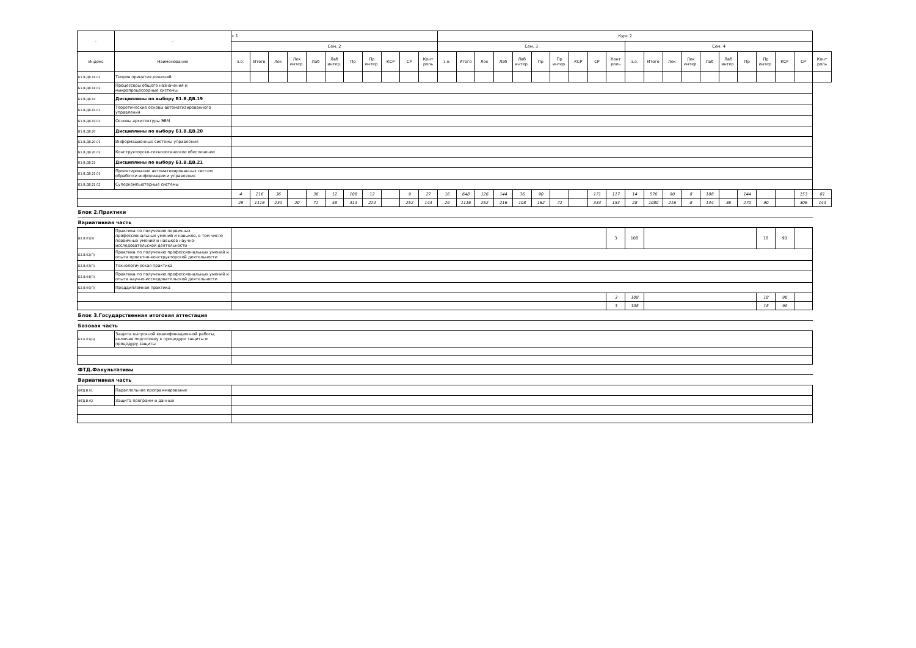| - | - | с 1 | | | | | | | | | | | Курс 2 | | | | | | | | | | | | | | | | | | | | |
| --- | --- | --- | --- | --- | --- | --- | --- | --- | --- | --- | --- | --- | --- | --- | --- | --- | --- | --- | --- | --- | --- | --- | --- | --- | --- | --- | --- | --- | --- | --- | --- | --- | --- |
| | | Сем. 2 | | | | | | | | | | | Сем. 3 | | | | | | | | | | Сем. 4 | | | | | | | | | | |
| Индекс | Наименование | з.е. | Итого | Лек | Лек интер. | Лаб | Лаб интер. | Пр | Пр интер. | КСР | СР | Конт роль | з.е. | Итого | Лек | Лаб | Лаб интер. | Пр | Пр интер. | КСР | СР | Конт роль | з.е. | Итого | Лек | Лек интер. | Лаб | Лаб интер. | Пр | Пр интер. | КСР | СР | Конт роль |
| Б1.В.ДВ.18.01 | Теория принятия решений | | | | | | | | | | | | | | | | | | | | | | | | | | | | | | | | |
| Б1.В.ДВ.18.02 | Процессоры общего назначения и микропроцессорные системы | | | | | | | | | | | | | | | | | | | | | | | | | | | | | | | | |
| Б1.В.ДВ.19 | Дисциплины по выбору Б1.В.ДВ.19 | | | | | | | | | | | | | | | | | | | | | | | | | | | | | | | | |
| Б1.В.ДВ.19.01 | Теоретические основы автоматизированного управления | | | | | | | | | | | | | | | | | | | | | | | | | | | | | | | | |
| Б1.В.ДВ.19.02 | Основы архитектуры ЭВМ | | | | | | | | | | | | | | | | | | | | | | | | | | | | | | | | |
| Б1.В.ДВ.20 | Дисциплины по выбору Б1.В.ДВ.20 | | | | | | | | | | | | | | | | | | | | | | | | | | | | | | | | |
| Б1.В.ДВ.20.01 | Информационные системы управления | | | | | | | | | | | | | | | | | | | | | | | | | | | | | | | | |
| Б1.В.ДВ.20.02 | Конструкторско-технологическое обеспечение | | | | | | | | | | | | | | | | | | | | | | | | | | | | | | | | |
| Б1.В.ДВ.21 | Дисциплины по выбору Б1.В.ДВ.21 | | | | | | | | | | | | | | | | | | | | | | | | | | | | | | | | |
| Б1.В.ДВ.21.01 | Проектирование автоматизированных систем обработки информации и управления | | | | | | | | | | | | | | | | | | | | | | | | | | | | | | | | |
| Б1.В.ДВ.21.02 | Суперкомпьютерные системы | | | | | | | | | | | | | | | | | | | | | | | | | | | | | | | | |
| | | 4 | 216 | 36 | | 36 | 12 | 108 | 12 | | 9 | 27 | 16 | 648 | 126 | 144 | 36 | 90 | | | 171 | 117 | 14 | 576 | 90 | 8 | 108 | | 144 | | | 153 | 81 |
| | | 29 | 1116 | 234 | 20 | 72 | 48 | 414 | 224 | | 252 | 144 | 29 | 1116 | 252 | 216 | 108 | 162 | 72 | | 333 | 153 | 28 | 1080 | 216 | 8 | 144 | 36 | 270 | 90 | | 306 | 144 |
| Блок 2.Практики | | | | | | | | | | | | | | | | | | | | | | | | | | | | | | | | | |
| Вариативная часть | | | | | | | | | | | | | | | | | | | | | | | | | | | | | | | | | |
| Б2.В.01(У) | Практика по получению первичных профессиональных умений и навыков, в том числе первичных умений и навыков научно-исследовательской деятельности | | | | | | | | | | | | | | | | | | | | | 3 | 108 | | | | | | | 18 | 90 | | |
| Б2.В.02(П) | Практика по получению профессиональных умений и опыта проектно-конструкторской деятельности | | | | | | | | | | | | | | | | | | | | | | | | | | | | | | | | |
| Б2.В.03(П) | Технологическая практика | | | | | | | | | | | | | | | | | | | | | | | | | | | | | | | | |
| Б2.В.04(П) | Практика по получению профессиональных умений и опыта научно-исследовательской деятельности | | | | | | | | | | | | | | | | | | | | | | | | | | | | | | | | |
| Б2.В.05(П) | Преддипломная практика | | | | | | | | | | | | | | | | | | | | | | | | | | | | | | | | |
| | | | | | | | | | | | | | | | | | | | | | | 3 | 108 | | | | | | | 18 | 90 | | |
| | | | | | | | | | | | | | | | | | | | | | | 3 | 108 | | | | | | | 18 | 90 | | |
| Блок 3.Государственная итоговая аттестация | | | | | | | | | | | | | | | | | | | | | | | | | | | | | | | | | |
| Базовая часть | | | | | | | | | | | | | | | | | | | | | | | | | | | | | | | | | |
| Б3.Б.01(Д) | Защита выпускной квалификационной работы, включая подготовку к процедуре защиты и процедуру защиты | | | | | | | | | | | | | | | | | | | | | | | | | | | | | | | | |
| ФТД.Факультативы | | | | | | | | | | | | | | | | | | | | | | | | | | | | | | | | | |
| Вариативная часть | | | | | | | | | | | | | | | | | | | | | | | | | | | | | | | | | |
| ФТД.В.01 | Параллельное программирование | | | | | | | | | | | | | | | | | | | | | | | | | | | | | | | | |
| ФТД.В.02 | Защита программ и данных | | | | | | | | | | | | | | | | | | | | | | | | | | | | | | | | |